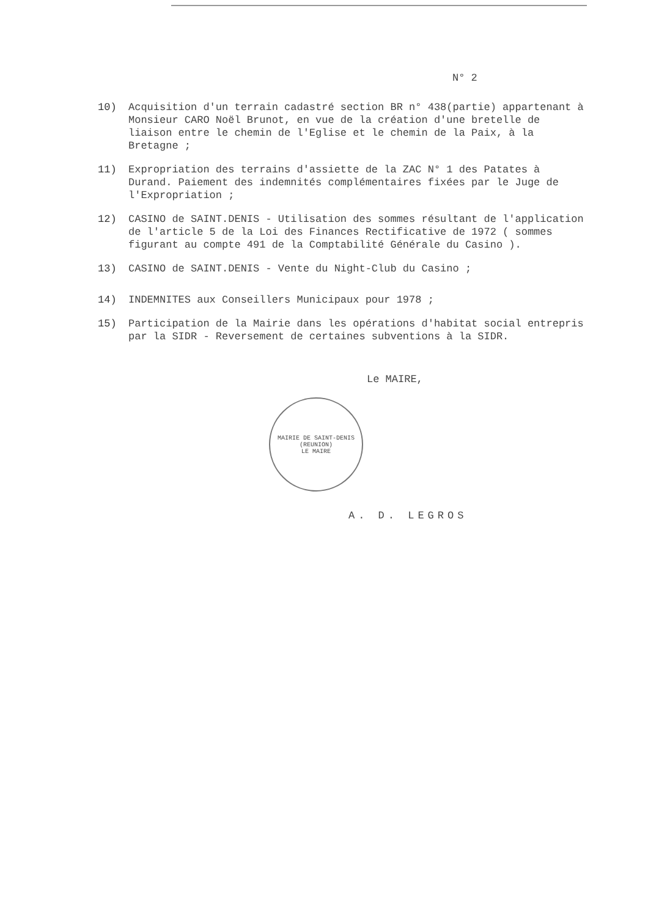N° 2
10) Acquisition d'un terrain cadastré section BR n° 438(partie) appartenant à Monsieur CARO Noël Brunot, en vue de la création d'une bretelle de liaison entre le chemin de l'Eglise et le chemin de la Paix, à la Bretagne ;
11) Expropriation des terrains d'assiette de la ZAC N° 1 des Patates à Durand. Paiement des indemnités complémentaires fixées par le Juge de l'Expropriation ;
12) CASINO de SAINT.DENIS - Utilisation des sommes résultant de l'application de l'article 5 de la Loi des Finances Rectificative de 1972 ( sommes figurant au compte 491 de la Comptabilité Générale du Casino ).
13) CASINO de SAINT.DENIS - Vente du Night-Club du Casino ;
14) INDEMNITES aux Conseillers Municipaux pour 1978 ;
15) Participation de la Mairie dans les opérations d'habitat social entrepris par la SIDR - Reversement de certaines subventions à la SIDR.
Le MAIRE,
MAIRIE DE SAINT-DENIS (REUNION)
LE MAIRE
A. D. LEGROS